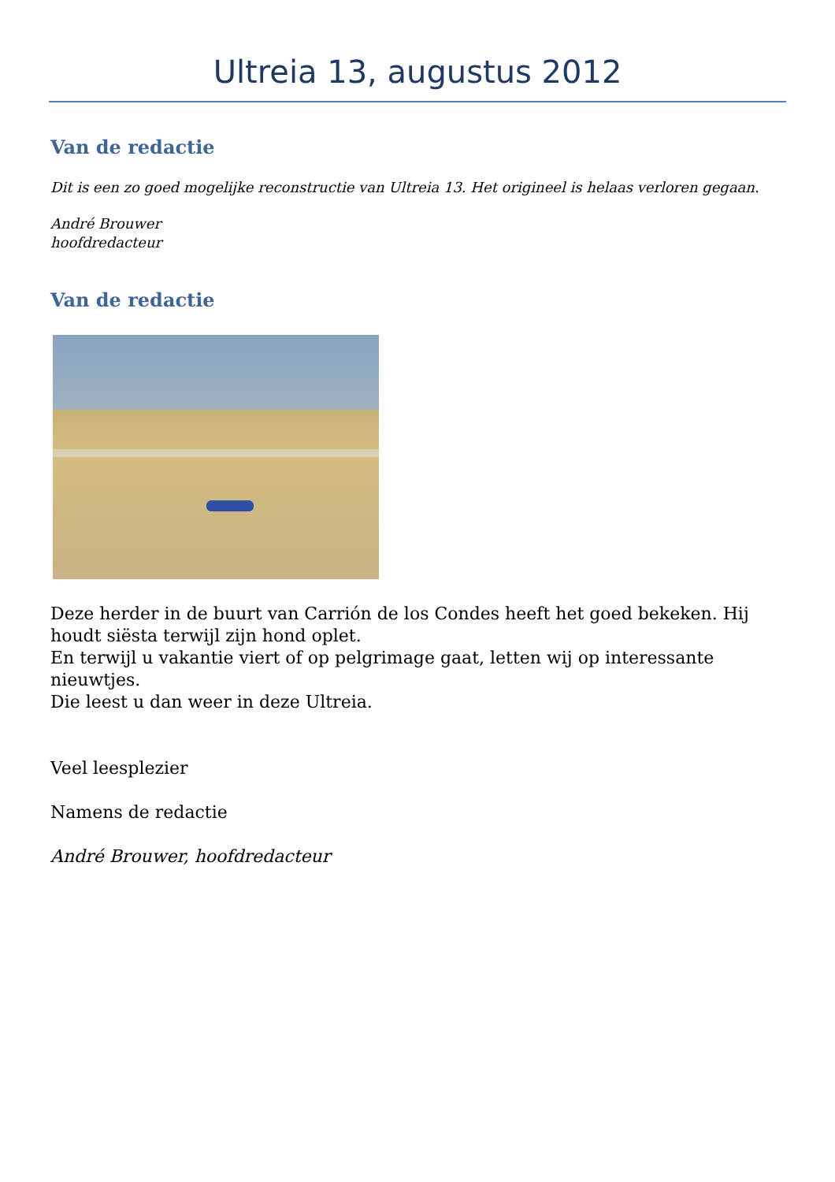Ultreia 13, augustus 2012
Van de redactie
Dit is een zo goed mogelijke reconstructie van Ultreia 13. Het origineel is helaas verloren gegaan.
André Brouwer
hoofdredacteur
Van de redactie
Deze herder in de buurt van Carrión de los Condes heeft het goed bekeken. Hij houdt siësta terwijl zijn hond oplet.
En terwijl u vakantie viert of op pelgrimage gaat, letten wij op interessante nieuwtjes.
Die leest u dan weer in deze Ultreia.
Veel leesplezier
Namens de redactie
André Brouwer, hoofdredacteur